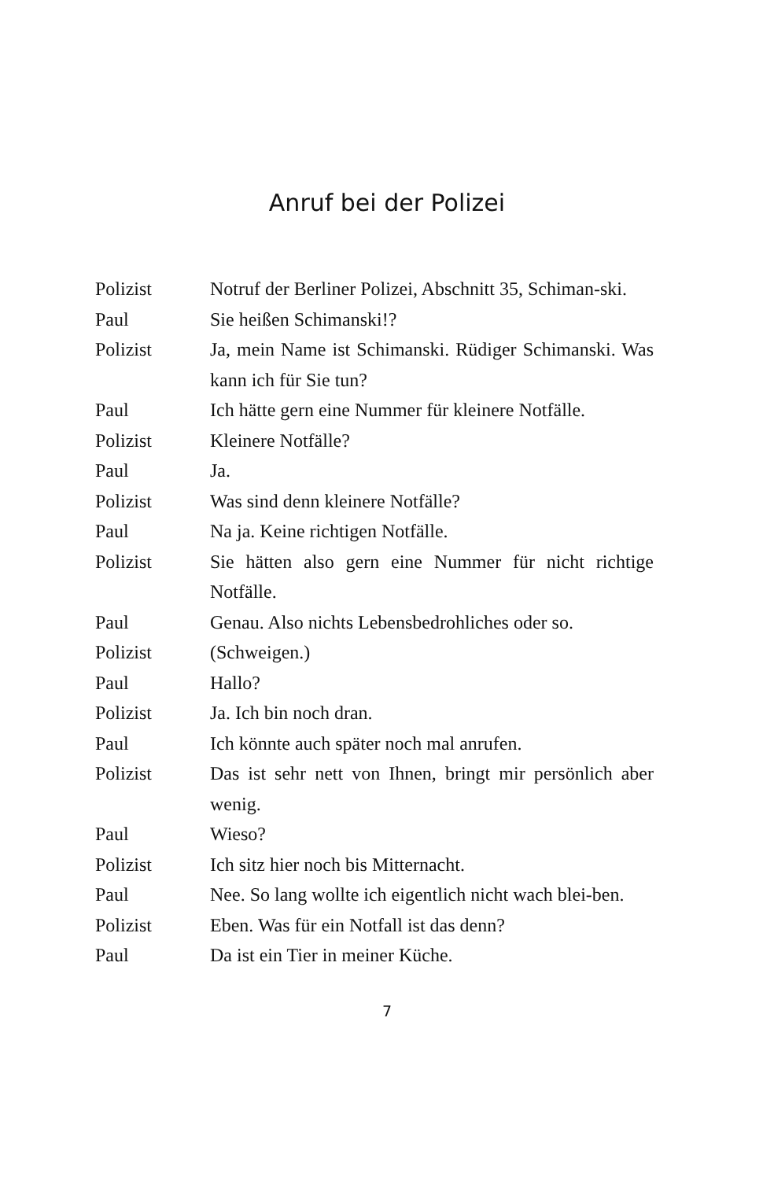Anruf bei der Polizei
Polizist Notruf der Berliner Polizei, Abschnitt 35, Schiman-ski.
Paul Sie heißen Schimanski!?
Polizist Ja, mein Name ist Schimanski. Rüdiger Schimanski. Was kann ich für Sie tun?
Paul Ich hätte gern eine Nummer für kleinere Notfälle.
Polizist Kleinere Notfälle?
Paul Ja.
Polizist Was sind denn kleinere Notfälle?
Paul Na ja. Keine richtigen Notfälle.
Polizist Sie hätten also gern eine Nummer für nicht richtige Notfälle.
Paul Genau. Also nichts Lebensbedrohliches oder so.
Polizist (Schweigen.)
Paul Hallo?
Polizist Ja. Ich bin noch dran.
Paul Ich könnte auch später noch mal anrufen.
Polizist Das ist sehr nett von Ihnen, bringt mir persönlich aber wenig.
Paul Wieso?
Polizist Ich sitz hier noch bis Mitternacht.
Paul Nee. So lang wollte ich eigentlich nicht wach blei-ben.
Polizist Eben. Was für ein Notfall ist das denn?
Paul Da ist ein Tier in meiner Küche.
7